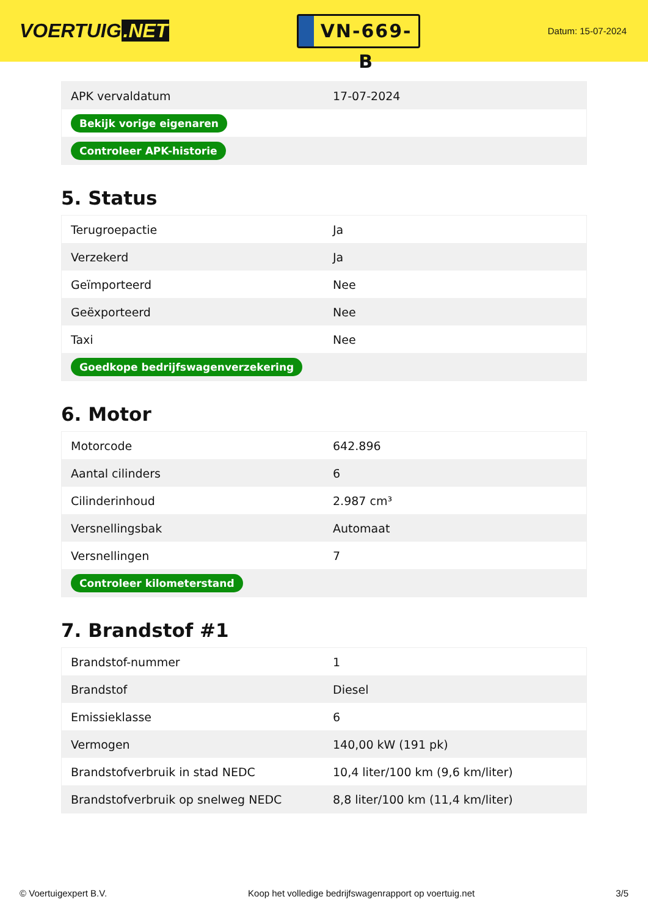VOERTUIG.NET
VN-669-B
Datum: 15-07-2024
| APK vervaldatum | 17-07-2024 |
| Bekijk vorige eigenaren | |
| Controleer APK-historie | |
5. Status
| Terugroepactie | Ja |
| Verzekerd | Ja |
| Geïmporteerd | Nee |
| Geëxporteerd | Nee |
| Taxi | Nee |
| Goedkope bedrijfswagenverzekering | |
6. Motor
| Motorcode | 642.896 |
| Aantal cilinders | 6 |
| Cilinderinhoud | 2.987 cm³ |
| Versnellingsbak | Automaat |
| Versnellingen | 7 |
| Controleer kilometerstand | |
7. Brandstof #1
| Brandstof-nummer | 1 |
| Brandstof | Diesel |
| Emissieklasse | 6 |
| Vermogen | 140,00 kW (191 pk) |
| Brandstofverbruik in stad NEDC | 10,4 liter/100 km (9,6 km/liter) |
| Brandstofverbruik op snelweg NEDC | 8,8 liter/100 km (11,4 km/liter) |
© Voertuigexpert B.V. Koop het volledige bedrijfswagenrapport op voertuig.net 3/5